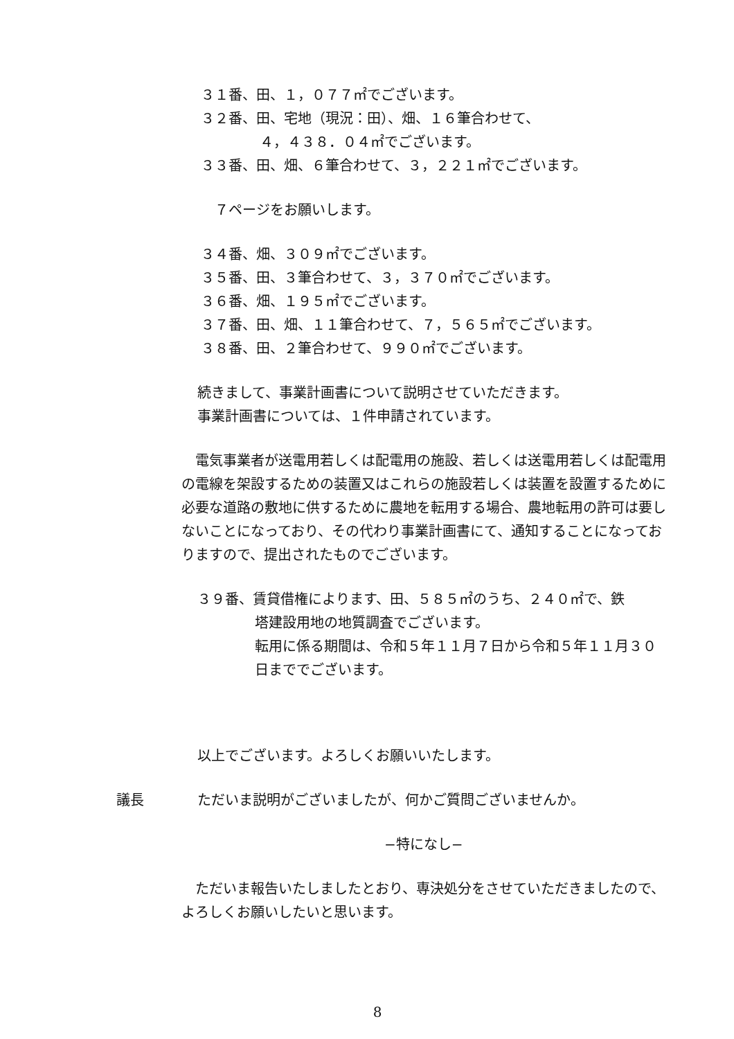３１番、田、１，０７７㎡でございます。
３２番、田、宅地（現況：田）、畑、１６筆合わせて、
４，４３８．０４㎡でございます。
３３番、田、畑、６筆合わせて、３，２２１㎡でございます。
７ページをお願いします。
３４番、畑、３０９㎡でございます。
３５番、田、３筆合わせて、３，３７０㎡でございます。
３６番、畑、１９５㎡でございます。
３７番、田、畑、１１筆合わせて、７，５６５㎡でございます。
３８番、田、２筆合わせて、９９０㎡でございます。
続きまして、事業計画書について説明させていただきます。
事業計画書については、１件申請されています。
　電気事業者が送電用若しくは配電用の施設、若しくは送電用若しくは配電用の電線を架設するための装置又はこれらの施設若しくは装置を設置するために必要な道路の敷地に供するために農地を転用する場合、農地転用の許可は要しないことになっており、その代わり事業計画書にて、通知することになっておりますので、提出されたものでございます。
３９番、賃貸借権によります、田、５８５㎡のうち、２４０㎡で、鉄
塔建設用地の地質調査でございます。
転用に係る期間は、令和５年１１月７日から令和５年１１月３０日まででございます。
以上でございます。よろしくお願いいたします。
議長 ただいま説明がございましたが、何かご質問ございませんか。
−特になし−
　ただいま報告いたしましたとおり、専決処分をさせていただきましたので、よろしくお願いしたいと思います。
8